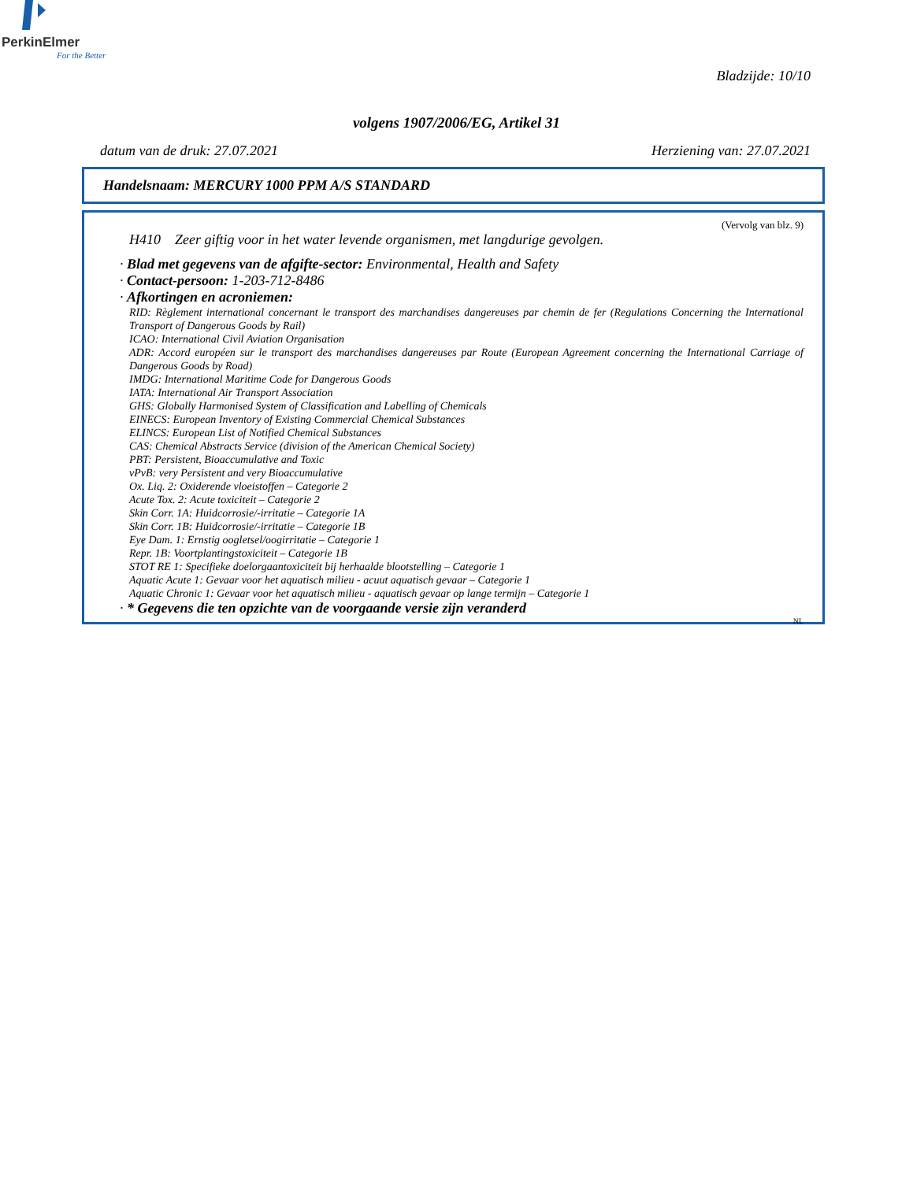PerkinElmer
For the Better
Bladzijde: 10/10
volgens 1907/2006/EG, Artikel 31
datum van de druk: 27.07.2021 Herziening van: 27.07.2021
Handelsnaam: MERCURY 1000 PPM A/S STANDARD
(Vervolg van blz. 9)
H410 Zeer giftig voor in het water levende organismen, met langdurige gevolgen.
· Blad met gegevens van de afgifte-sector: Environmental, Health and Safety
· Contact-persoon: 1-203-712-8486
· Afkortingen en acroniemen:
RID: Règlement international concernant le transport des marchandises dangereuses par chemin de fer (Regulations Concerning the International Transport of Dangerous Goods by Rail)
ICAO: International Civil Aviation Organisation
ADR: Accord européen sur le transport des marchandises dangereuses par Route (European Agreement concerning the International Carriage of Dangerous Goods by Road)
IMDG: International Maritime Code for Dangerous Goods
IATA: International Air Transport Association
GHS: Globally Harmonised System of Classification and Labelling of Chemicals
EINECS: European Inventory of Existing Commercial Chemical Substances
ELINCS: European List of Notified Chemical Substances
CAS: Chemical Abstracts Service (division of the American Chemical Society)
PBT: Persistent, Bioaccumulative and Toxic
vPvB: very Persistent and very Bioaccumulative
Ox. Liq. 2: Oxiderende vloeistoffen – Categorie 2
Acute Tox. 2: Acute toxiciteit – Categorie 2
Skin Corr. 1A: Huidcorrosie/-irritatie – Categorie 1A
Skin Corr. 1B: Huidcorrosie/-irritatie – Categorie 1B
Eye Dam. 1: Ernstig oogletsel/oogirritatie – Categorie 1
Repr. 1B: Voortplantingstoxiciteit – Categorie 1B
STOT RE 1: Specifieke doelorgaantoxiciteit bij herhaalde blootstelling – Categorie 1
Aquatic Acute 1: Gevaar voor het aquatisch milieu - acuut aquatisch gevaar – Categorie 1
Aquatic Chronic 1: Gevaar voor het aquatisch milieu - aquatisch gevaar op lange termijn – Categorie 1
· * Gegevens die ten opzichte van de voorgaande versie zijn veranderd
NL